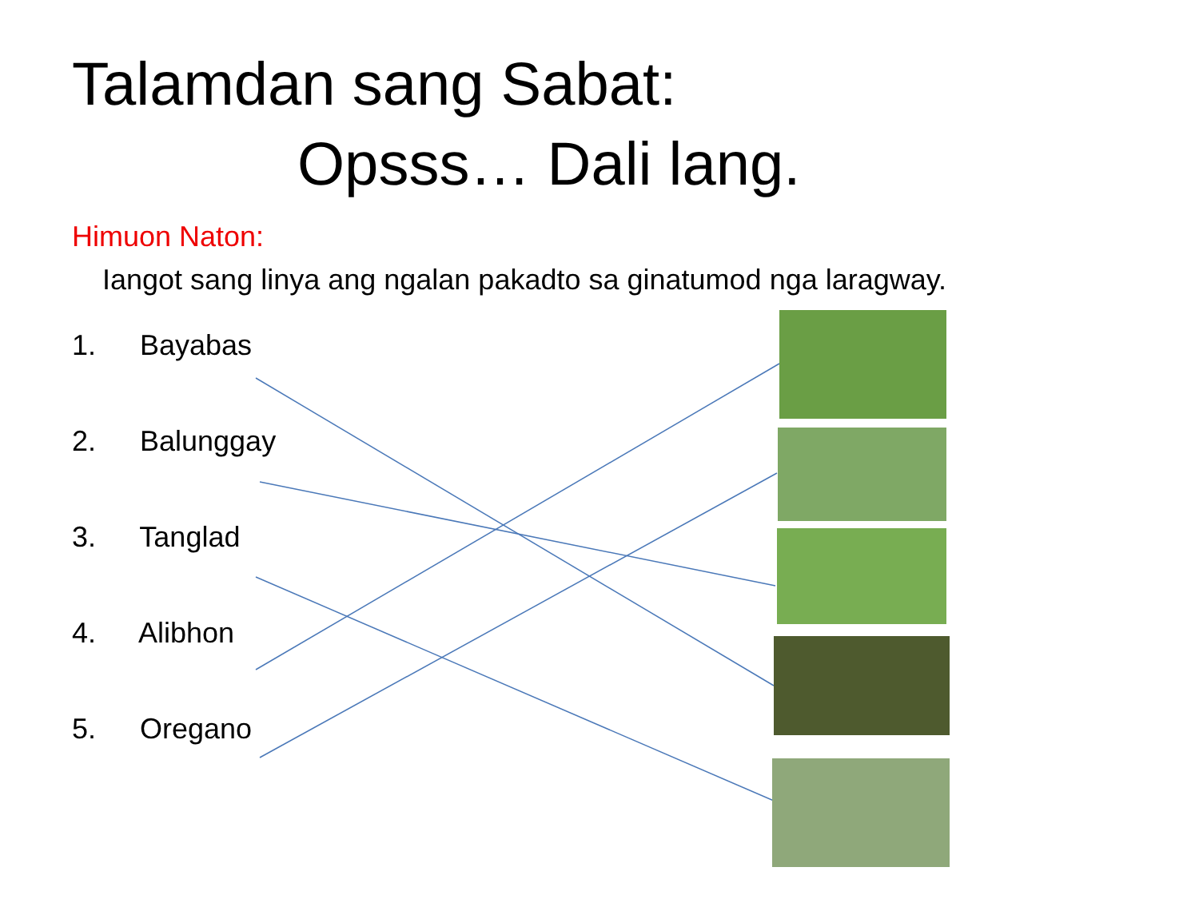Talamdan sang Sabat:
Opsss… Dali lang.
Himuon Naton:
Iangot sang linya ang ngalan pakadto sa ginatumod nga laragway.
1. Bayabas
2. Balunggay
3. Tanglad
4. Alibhon
5. Oregano